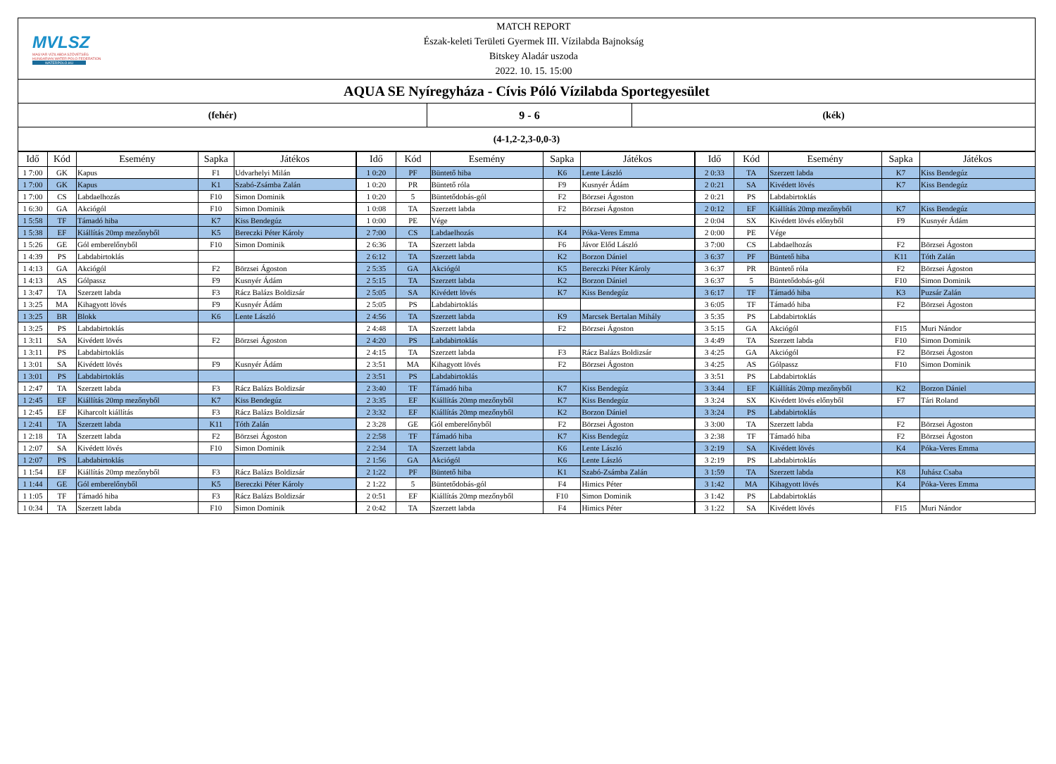MVLSZ
MAGYAR VÍZILABDA SZÖVETSÉG
HUNGARIAN WATER POLO FEDERATION
WATERPOLO.HU
MATCH REPORT
Észak-keleti Területi Gyermek III. Vízilabda Bajnokság
Bitskey Aladár uszoda
2022. 10. 15. 15:00
AQUA SE Nyíregyháza - Cívis Póló Vízilabda Sportegyesület
(fehér) 9 - 6 (kék)
(4-1,2-2,3-0,0-3)
| Idő | Kód | Esemény | Sapka | Játékos | Idő | Kód | Esemény | Sapka | Játékos | Idő | Kód | Esemény | Sapka | Játékos |
| --- | --- | --- | --- | --- | --- | --- | --- | --- | --- | --- | --- | --- | --- | --- |
| 1 7:00 | GK | Kapus | F1 | Udvarhelyi Milán | 1 0:20 | PF | Büntető hiba | K6 | Lente László | 2 0:33 | TA | Szerzett labda | K7 | Kiss Bendegúz |
| 1 7:00 | GK | Kapus | K1 | Szabó-Zsámba Zalán | 1 0:20 | PR | Büntető róla | F9 | Kusnyér Ádám | 2 0:21 | SA | Kivédett lövés | K7 | Kiss Bendegúz |
| 1 7:00 | CS | Labdaelhozás | F10 | Simon Dominik | 1 0:20 | 5 | Büntetődobás-gól | F2 | Börzsei Ágoston | 2 0:21 | PS | Labdabirtoklás | | |
| 1 6:30 | GA | Akciógól | F10 | Simon Dominik | 1 0:08 | TA | Szerzett labda | F2 | Börzsei Ágoston | 2 0:12 | EF | Kiállítás 20mp mezőnyből | K7 | Kiss Bendegúz |
| 1 5:58 | TF | Támadó hiba | K7 | Kiss Bendegúz | 1 0:00 | PE | Vége | | | 2 0:04 | SX | Kivédett lövés előnyből | F9 | Kusnyér Ádám |
| 1 5:38 | EF | Kiállítás 20mp mezőnyből | K5 | Bereczki Péter Károly | 2 7:00 | CS | Labdaelhozás | K4 | Póka-Veres Emma | 2 0:00 | PE | Vége | | |
| 1 5:26 | GE | Gól emberelőnyből | F10 | Simon Dominik | 2 6:36 | TA | Szerzett labda | F6 | Jávor Előd László | 3 7:00 | CS | Labdaelhozás | F2 | Börzsei Ágoston |
| 1 4:39 | PS | Labdabirtoklás | | | 2 6:12 | TA | Szerzett labda | K2 | Borzon Dániel | 3 6:37 | PF | Büntető hiba | K11 | Tóth Zalán |
| 1 4:13 | GA | Akciógól | F2 | Börzsei Ágoston | 2 5:35 | GA | Akciógól | K5 | Bereczki Péter Károly | 3 6:37 | PR | Büntető róla | F2 | Börzsei Ágoston |
| 1 4:13 | AS | Gólpassz | F9 | Kusnyér Ádám | 2 5:15 | TA | Szerzett labda | K2 | Borzon Dániel | 3 6:37 | 5 | Büntetődobás-gól | F10 | Simon Dominik |
| 1 3:47 | TA | Szerzett labda | F3 | Rácz Balázs Boldizsár | 2 5:05 | SA | Kivédett lövés | K7 | Kiss Bendegúz | 3 6:17 | TF | Támadó hiba | K3 | Puzsár Zalán |
| 1 3:25 | MA | Kihagyott lövés | F9 | Kusnyér Ádám | 2 5:05 | PS | Labdabirtoklás | | | 3 6:05 | TF | Támadó hiba | F2 | Börzsei Ágoston |
| 1 3:25 | BR | Blokk | K6 | Lente László | 2 4:56 | TA | Szerzett labda | K9 | Marcsek Bertalan Mihály | 3 5:35 | PS | Labdabirtoklás | | |
| 1 3:25 | PS | Labdabirtoklás | | | 2 4:48 | TA | Szerzett labda | F2 | Börzsei Ágoston | 3 5:15 | GA | Akciógól | F15 | Muri Nándor |
| 1 3:11 | SA | Kivédett lövés | F2 | Börzsei Ágoston | 2 4:20 | PS | Labdabirtoklás | | | 3 4:49 | TA | Szerzett labda | F10 | Simon Dominik |
| 1 3:11 | PS | Labdabirtoklás | | | 2 4:15 | TA | Szerzett labda | F3 | Rácz Balázs Boldizsár | 3 4:25 | GA | Akciógól | F2 | Börzsei Ágoston |
| 1 3:01 | SA | Kivédett lövés | F9 | Kusnyér Ádám | 2 3:51 | MA | Kihagyott lövés | F2 | Börzsei Ágoston | 3 4:25 | AS | Gólpassz | F10 | Simon Dominik |
| 1 3:01 | PS | Labdabirtoklás | | | 2 3:51 | PS | Labdabirtoklás | | | 3 3:51 | PS | Labdabirtoklás | | |
| 1 2:47 | TA | Szerzett labda | F3 | Rácz Balázs Boldizsár | 2 3:40 | TF | Támadó hiba | K7 | Kiss Bendegúz | 3 3:44 | EF | Kiállítás 20mp mezőnyből | K2 | Borzon Dániel |
| 1 2:45 | EF | Kiállítás 20mp mezőnyből | K7 | Kiss Bendegúz | 2 3:35 | EF | Kiállítás 20mp mezőnyből | K7 | Kiss Bendegúz | 3 3:24 | SX | Kivédett lövés előnyből | F7 | Tári Roland |
| 1 2:45 | EF | Kiharcolt kiállítás | F3 | Rácz Balázs Boldizsár | 2 3:32 | EF | Kiállítás 20mp mezőnyből | K2 | Borzon Dániel | 3 3:24 | PS | Labdabirtoklás | | |
| 1 2:41 | TA | Szerzett labda | K11 | Tóth Zalán | 2 3:28 | GE | Gól emberelőnyből | F2 | Börzsei Ágoston | 3 3:00 | TA | Szerzett labda | F2 | Börzsei Ágoston |
| 1 2:18 | TA | Szerzett labda | F2 | Börzsei Ágoston | 2 2:58 | TF | Támadó hiba | K7 | Kiss Bendegúz | 3 2:38 | TF | Támadó hiba | F2 | Börzsei Ágoston |
| 1 2:07 | SA | Kivédett lövés | F10 | Simon Dominik | 2 2:34 | TA | Szerzett labda | K6 | Lente László | 3 2:19 | SA | Kivédett lövés | K4 | Póka-Veres Emma |
| 1 2:07 | PS | Labdabirtoklás | | | 2 1:56 | GA | Akciógól | K6 | Lente László | 3 2:19 | PS | Labdabirtoklás | | |
| 1 1:54 | EF | Kiállítás 20mp mezőnyből | F3 | Rácz Balázs Boldizsár | 2 1:22 | PF | Büntető hiba | K1 | Szabó-Zsámba Zalán | 3 1:59 | TA | Szerzett labda | K8 | Juhász Csaba |
| 1 1:44 | GE | Gól emberelőnyből | K5 | Bereczki Péter Károly | 2 1:22 | 5 | Büntetődobás-gól | F4 | Himics Péter | 3 1:42 | MA | Kihagyott lövés | K4 | Póka-Veres Emma |
| 1 1:05 | TF | Támadó hiba | F3 | Rácz Balázs Boldizsár | 2 0:51 | EF | Kiállítás 20mp mezőnyből | F10 | Simon Dominik | 3 1:42 | PS | Labdabirtoklás | | |
| 1 0:34 | TA | Szerzett labda | F10 | Simon Dominik | 2 0:42 | TA | Szerzett labda | F4 | Himics Péter | 3 1:22 | SA | Kivédett lövés | F15 | Muri Nándor |